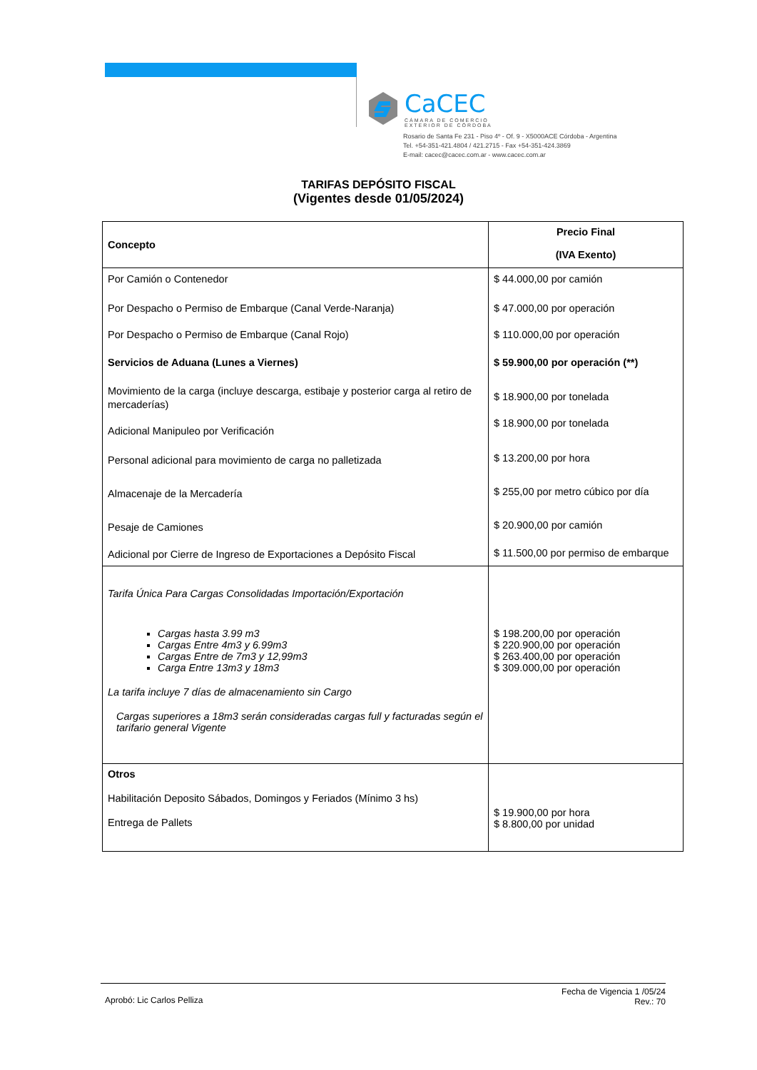CaCEC
CÁMARA DE COMERCIO
EXTERIOR DE CÓRDOBA
Rosario de Santa Fe 231 - Piso 4º - Of. 9 - X5000ACE Córdoba - Argentina
Tel. +54-351-421.4804 / 421.2715 - Fax +54-351-424.3869
E-mail: cacec@cacec.com.ar - www.cacec.com.ar
TARIFAS DEPÓSITO FISCAL
(Vigentes desde 01/05/2024)
| Concepto | Precio Final (IVA Exento) |
| --- | --- |
| Por Camión o Contenedor Por Despacho o Permiso de Embarque (Canal Verde-Naranja) Por Despacho o Permiso de Embarque (Canal Rojo) Servicios de Aduana (Lunes a Viernes) Movimiento de la carga (incluye descarga, estibaje y posterior carga al retiro de mercaderías) Adicional Manipuleo por Verificación Personal adicional para movimiento de carga no palletizada Almacenaje de la Mercadería Pesaje de Camiones Adicional por Cierre de Ingreso de Exportaciones a Depósito Fiscal | $ 44.000,00 por camión $ 47.000,00 por operación $ 110.000,00 por operación $ 59.900,00 por operación (**) $ 18.900,00 por tonelada $ 18.900,00 por tonelada $ 13.200,00 por hora $ 255,00 por metro cúbico por día $ 20.900,00 por camión $ 11.500,00 por permiso de embarque |
| Tarifa Única Para Cargas Consolidadas Importación/Exportación Cargas hasta 3.99 m3 Cargas Entre 4m3 y 6.99m3 Cargas Entre de 7m3 y 12,99m3 Carga Entre 13m3 y 18m3 La tarifa incluye 7 días de almacenamiento sin Cargo Cargas superiores a 18m3 serán consideradas cargas full y facturadas según el tarifario general Vigente | $ 198.200,00 por operación $ 220.900,00 por operación $ 263.400,00 por operación $ 309.000,00 por operación |
| Otros Habilitación Deposito Sábados, Domingos y Feriados (Mínimo 3 hs) Entrega de Pallets | $ 19.900,00 por hora $ 8.800,00 por unidad |
Aprobó: Lic Carlos Pelliza Fecha de Vigencia 1 /05/24
Rev.: 70